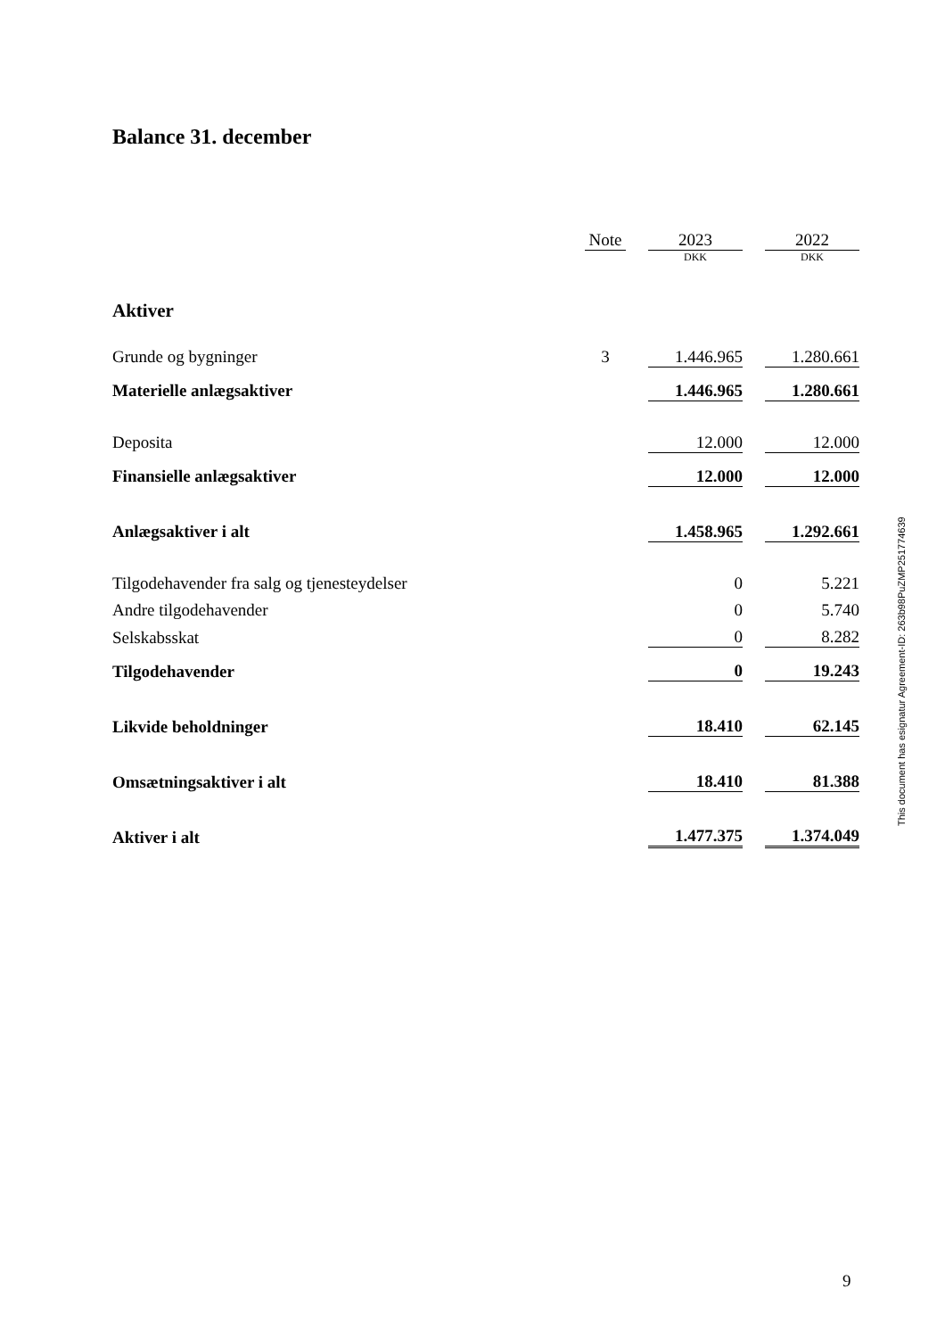Balance 31. december
| | Note | | 2023 | | 2022 |
| --- | --- | --- | --- | --- | --- |
| | | | DKK | | DKK |
| Aktiver | | | | | |
| Grunde og bygninger | 3 | | 1.446.965 | | 1.280.661 |
| Materielle anlægsaktiver | | | 1.446.965 | | 1.280.661 |
| Deposita | | | 12.000 | | 12.000 |
| Finansielle anlægsaktiver | | | 12.000 | | 12.000 |
| Anlægsaktiver i alt | | | 1.458.965 | | 1.292.661 |
| Tilgodehavender fra salg og tjenesteydelser | | | 0 | | 5.221 |
| Andre tilgodehavender | | | 0 | | 5.740 |
| Selskabsskat | | | 0 | | 8.282 |
| Tilgodehavender | | | 0 | | 19.243 |
| Likvide beholdninger | | | 18.410 | | 62.145 |
| Omsætningsaktiver i alt | | | 18.410 | | 81.388 |
| Aktiver i alt | | | 1.477.375 | | 1.374.049 |
This document has esignatur Agreement-ID: 263b98PuZMP251774639
9